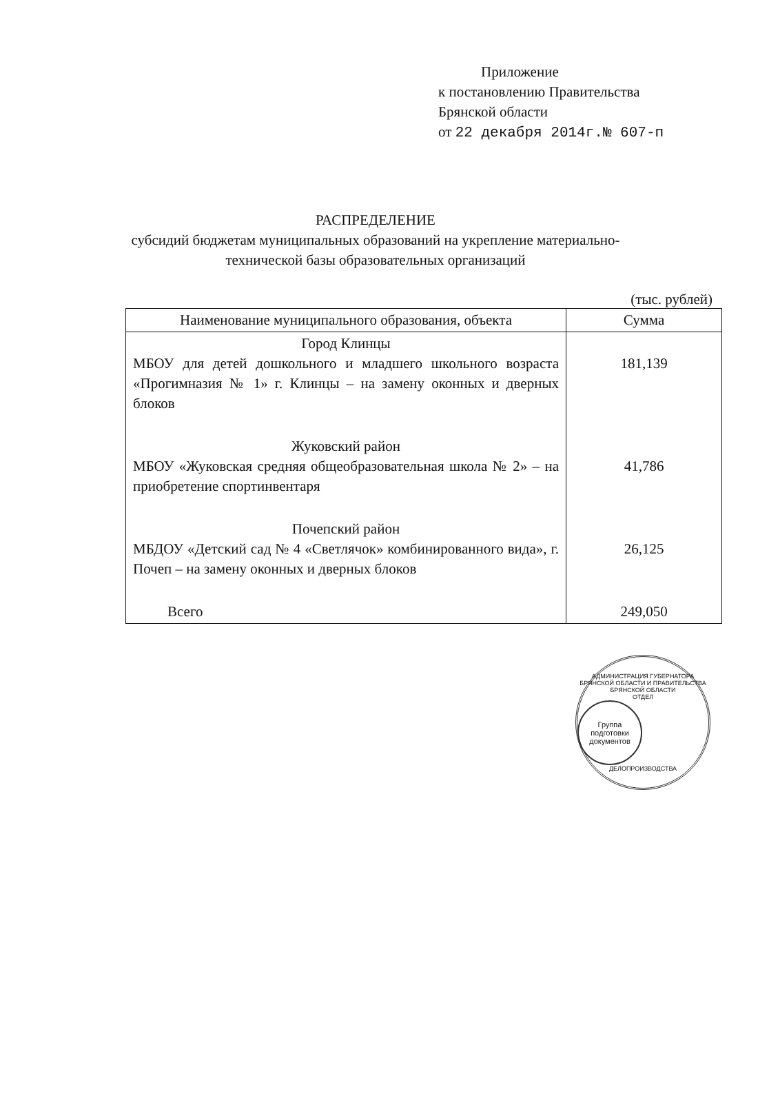Приложение
к постановлению Правительства
Брянской области
от 22 декабря 2014г.№ 607-п
РАСПРЕДЕЛЕНИЕ
субсидий бюджетам муниципальных образований на укрепление материально-технической базы образовательных организаций
(тыс. рублей)
| Наименование муниципального образования, объекта | Сумма |
| --- | --- |
| Город Клинцы МБОУ для детей дошкольного и младшего школьного возраста «Прогимназия № 1» г. Клинцы – на замену оконных и дверных блоков | 181,139 |
| Жуковский район МБОУ «Жуковская средняя общеобразовательная школа № 2» – на приобретение спортинвентаря | 41,786 |
| Почепский район МБДОУ «Детский сад № 4 «Светлячок» комбинированного вида», г. Почеп – на замену оконных и дверных блоков | 26,125 |
| Всего | 249,050 |
АДМИНИСТРАЦИЯ ГУБЕРНАТОРА БРЯНСКОЙ ОБЛАСТИ И ПРАВИТЕЛЬСТВА БРЯНСКОЙ ОБЛАСТИ
ОТДЕЛ
Группа подготовки документов
ДЕЛОПРОИЗВОДСТВА